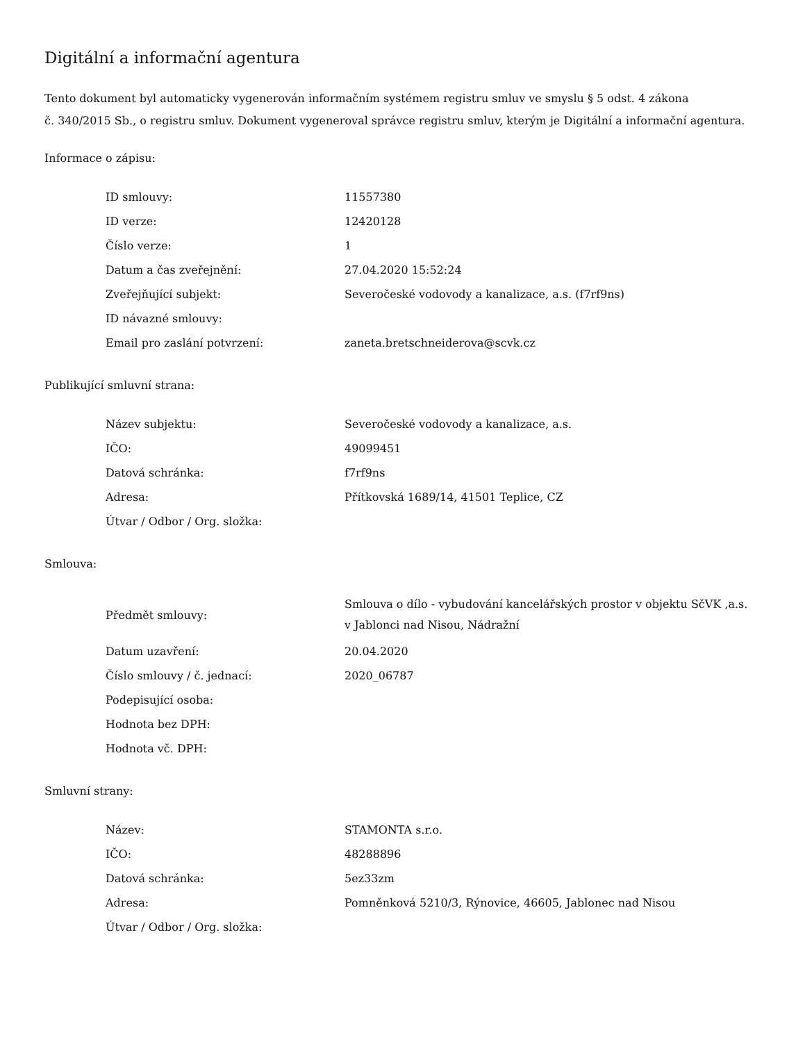Digitální a informační agentura
Tento dokument byl automaticky vygenerován informačním systémem registru smluv ve smyslu § 5 odst. 4 zákona
č. 340/2015 Sb., o registru smluv. Dokument vygeneroval správce registru smluv, kterým je Digitální a informační agentura.
Informace o zápisu:
| ID smlouvy: | 11557380 |
| ID verze: | 12420128 |
| Číslo verze: | 1 |
| Datum a čas zveřejnění: | 27.04.2020 15:52:24 |
| Zveřejňující subjekt: | Severočeské vodovody a kanalizace, a.s. (f7rf9ns) |
| ID návazné smlouvy: | |
| Email pro zaslání potvrzení: | zaneta.bretschneiderova@scvk.cz |
Publikující smluvní strana:
| Název subjektu: | Severočeské vodovody a kanalizace, a.s. |
| IČO: | 49099451 |
| Datová schránka: | f7rf9ns |
| Adresa: | Přítkovská 1689/14, 41501 Teplice, CZ |
| Útvar / Odbor / Org. složka: | |
Smlouva:
| Předmět smlouvy: | Smlouva o dílo - vybudování kancelářských prostor v objektu SčVK ,a.s. v Jablonci nad Nisou, Nádražní |
| Datum uzavření: | 20.04.2020 |
| Číslo smlouvy / č. jednací: | 2020_06787 |
| Podepisující osoba: | |
| Hodnota bez DPH: | |
| Hodnota vč. DPH: | |
Smluvní strany:
| Název: | STAMONTA s.r.o. |
| IČO: | 48288896 |
| Datová schránka: | 5ez33zm |
| Adresa: | Pomněnková 5210/3, Rýnovice, 46605, Jablonec nad Nisou |
| Útvar / Odbor / Org. složka: | |